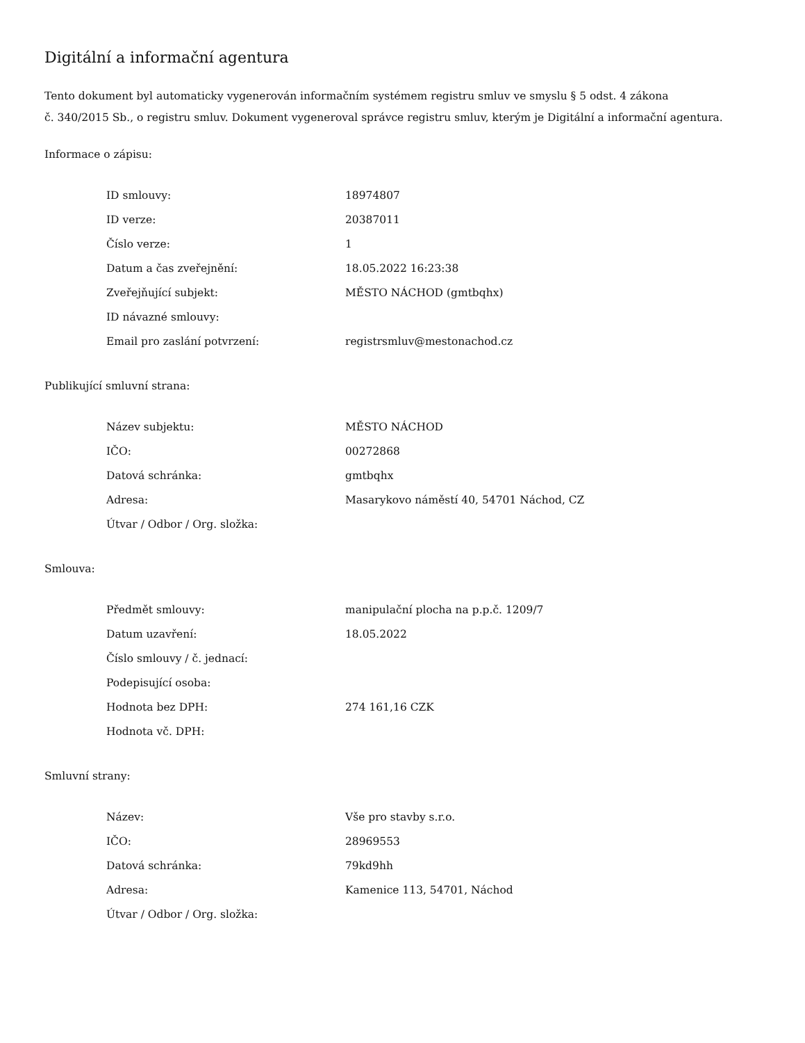Digitální a informační agentura
Tento dokument byl automaticky vygenerován informačním systémem registru smluv ve smyslu § 5 odst. 4 zákona
č. 340/2015 Sb., o registru smluv. Dokument vygeneroval správce registru smluv, kterým je Digitální a informační agentura.
Informace o zápisu:
| ID smlouvy: | 18974807 |
| ID verze: | 20387011 |
| Číslo verze: | 1 |
| Datum a čas zveřejnění: | 18.05.2022 16:23:38 |
| Zveřejňující subjekt: | MĚSTO NÁCHOD (gmtbqhx) |
| ID návazné smlouvy: | |
| Email pro zaslání potvrzení: | registrsmluv@mestonachod.cz |
Publikující smluvní strana:
| Název subjektu: | MĚSTO NÁCHOD |
| IČO: | 00272868 |
| Datová schránka: | gmtbqhx |
| Adresa: | Masarykovo náměstí 40, 54701 Náchod, CZ |
| Útvar / Odbor / Org. složka: | |
Smlouva:
| Předmět smlouvy: | manipulační plocha na p.p.č. 1209/7 |
| Datum uzavření: | 18.05.2022 |
| Číslo smlouvy / č. jednací: | |
| Podepisující osoba: | |
| Hodnota bez DPH: | 274 161,16 CZK |
| Hodnota vč. DPH: | |
Smluvní strany:
| Název: | Vše pro stavby s.r.o. |
| IČO: | 28969553 |
| Datová schránka: | 79kd9hh |
| Adresa: | Kamenice 113, 54701, Náchod |
| Útvar / Odbor / Org. složka: | |